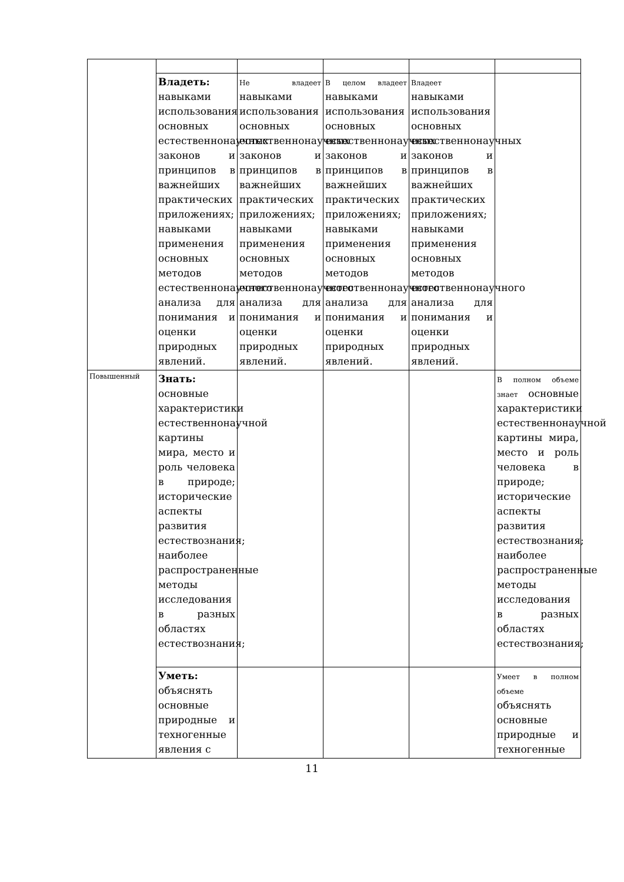| | Владеть: навыками использования основных естественнонаучных законов и принципов в важнейших практических приложениях; навыками применения основных методов естественнонаучного анализа для понимания и оценки природных явлений. | Не владеет навыками использования основных естественнонаучных законов и принципов в важнейших практических приложениях; навыками применения основных методов естественнонаучного анализа для понимания и оценки природных явлений. | В целом владеет навыками использования основных естественнонаучных законов и принципов в важнейших практических приложениях; навыками применения основных методов естественнонаучного анализа для понимания и оценки природных явлений. | Владеет навыками использования основных естественнонаучных законов и принципов в важнейших практических приложениях; навыками применения основных методов естественнонаучного анализа для понимания и оценки природных явлений. | |
| Повышенный | Знать: основные характеристики естественнонаучной картины мира, место и роль человека в природе; исторические аспекты развития естествознания; наиболее распространенные методы исследования в разных областях естествознания; | | | | В полном объеме знает основные характеристики естественнонаучной картины мира, место и роль человека в природе; исторические аспекты развития естествознания; наиболее распространенные методы исследования в разных областях естествознания; |
| | Уметь: объяснять основные природные и техногенные явления с | | | | Умеет в полном объеме объяснять основные природные и техногенные |
11